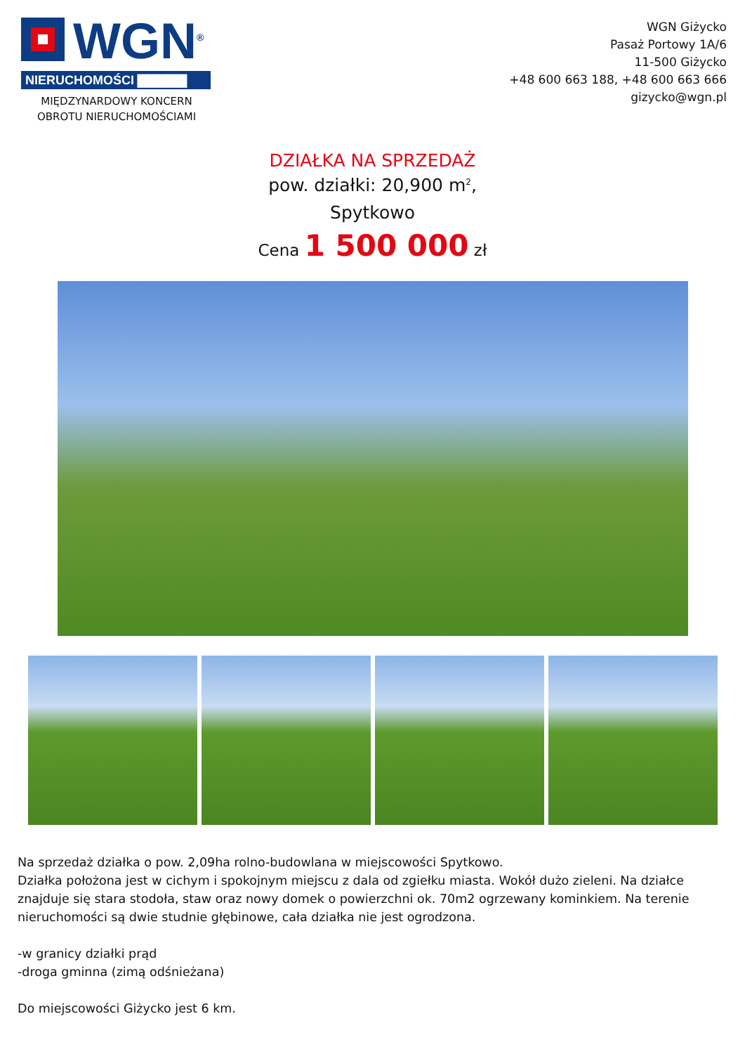WGN<sup>®</sup>
NIERUCHOMOŚCI ▇▇▇▇▇
MIĘDZYNARDOWY KONCERN
OBROTU NIERUCHOMOŚCIAMI
WGN Giżycko
Pasaż Portowy 1A/6
11-500 Giżycko
+48 600 663 188, +48 600 663 666
gizycko@wgn.pl
DZIAŁKA NA SPRZEDAŻ
pow. działki: 20,900 m<sup>2</sup>,
Spytkowo
Cena 1 500 000 zł
Na sprzedaż działka o pow. 2,09ha rolno-budowlana w miejscowości Spytkowo.
Działka położona jest w cichym i spokojnym miejscu z dala od zgiełku miasta. Wokół dużo zieleni. Na działce znajduje się stara stodoła, staw oraz nowy domek o powierzchni ok. 70m2 ogrzewany kominkiem. Na terenie nieruchomości są dwie studnie głębinowe, cała działka nie jest ogrodzona.
-w granicy działki prąd
-droga gminna (zimą odśnieżana)
Do miejscowości Giżycko jest 6 km.